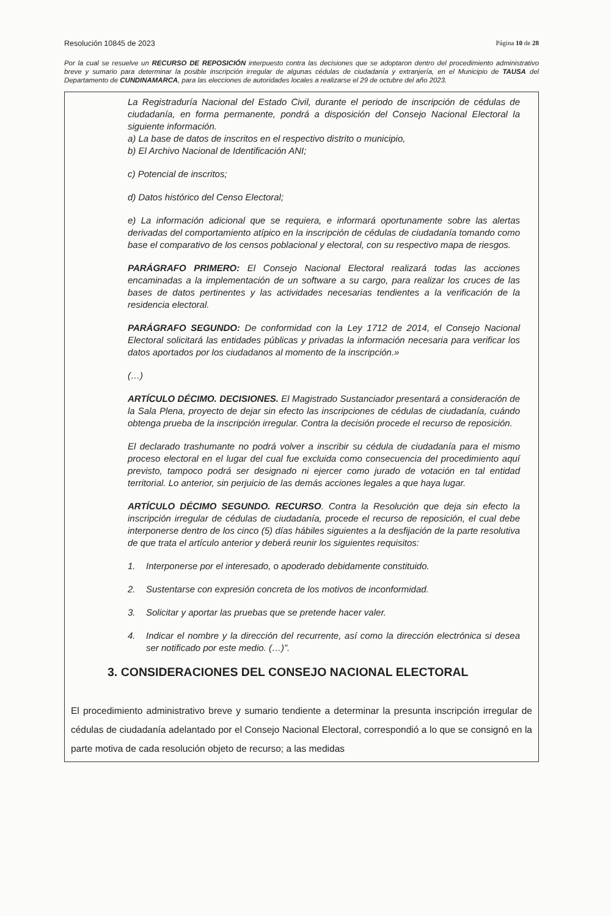Resolución 10845 de 2023 Página 10 de 28
Por la cual se resuelve un RECURSO DE REPOSICIÓN interpuesto contra las decisiones que se adoptaron dentro del procedimiento administrativo breve y sumario para determinar la posible inscripción irregular de algunas cédulas de ciudadanía y extranjería, en el Municipio de TAUSA del Departamento de CUNDINAMARCA, para las elecciones de autoridades locales a realizarse el 29 de octubre del año 2023.
La Registraduría Nacional del Estado Civil, durante el periodo de inscripción de cédulas de ciudadanía, en forma permanente, pondrá a disposición del Consejo Nacional Electoral la siguiente información.
a) La base de datos de inscritos en el respectivo distrito o municipio,
b) El Archivo Nacional de Identificación ANI;
c) Potencial de inscritos;
d) Datos histórico del Censo Electoral;
e) La información adicional que se requiera, e informará oportunamente sobre las alertas derivadas del comportamiento atípico en la inscripción de cédulas de ciudadanía tomando como base el comparativo de los censos poblacional y electoral, con su respectivo mapa de riesgos.
PARÁGRAFO PRIMERO: El Consejo Nacional Electoral realizará todas las acciones encaminadas a la implementación de un software a su cargo, para realizar los cruces de las bases de datos pertinentes y las actividades necesarias tendientes a la verificación de la residencia electoral.
PARÁGRAFO SEGUNDO: De conformidad con la Ley 1712 de 2014, el Consejo Nacional Electoral solicitará las entidades públicas y privadas la información necesaria para verificar los datos aportados por los ciudadanos al momento de la inscripción.»
(…)
ARTÍCULO DÉCIMO. DECISIONES. El Magistrado Sustanciador presentará a consideración de la Sala Plena, proyecto de dejar sin efecto las inscripciones de cédulas de ciudadanía, cuándo obtenga prueba de la inscripción irregular. Contra la decisión procede el recurso de reposición.
El declarado trashumante no podrá volver a inscribir su cédula de ciudadanía para el mismo proceso electoral en el lugar del cual fue excluida como consecuencia del procedimiento aquí previsto, tampoco podrá ser designado ni ejercer como jurado de votación en tal entidad territorial. Lo anterior, sin perjuicio de las demás acciones legales a que haya lugar.
ARTÍCULO DÉCIMO SEGUNDO. RECURSO. Contra la Resolución que deja sin efecto la inscripción irregular de cédulas de ciudadanía, procede el recurso de reposición, el cual debe interponerse dentro de los cinco (5) días hábiles siguientes a la desfijación de la parte resolutiva de que trata el artículo anterior y deberá reunir los siguientes requisitos:
1. Interponerse por el interesado, o apoderado debidamente constituido.
2. Sustentarse con expresión concreta de los motivos de inconformidad.
3. Solicitar y aportar las pruebas que se pretende hacer valer.
4. Indicar el nombre y la dirección del recurrente, así como la dirección electrónica si desea ser notificado por este medio. (…)”.
3. CONSIDERACIONES DEL CONSEJO NACIONAL ELECTORAL
El procedimiento administrativo breve y sumario tendiente a determinar la presunta inscripción irregular de cédulas de ciudadanía adelantado por el Consejo Nacional Electoral, correspondió a lo que se consignó en la parte motiva de cada resolución objeto de recurso; a las medidas